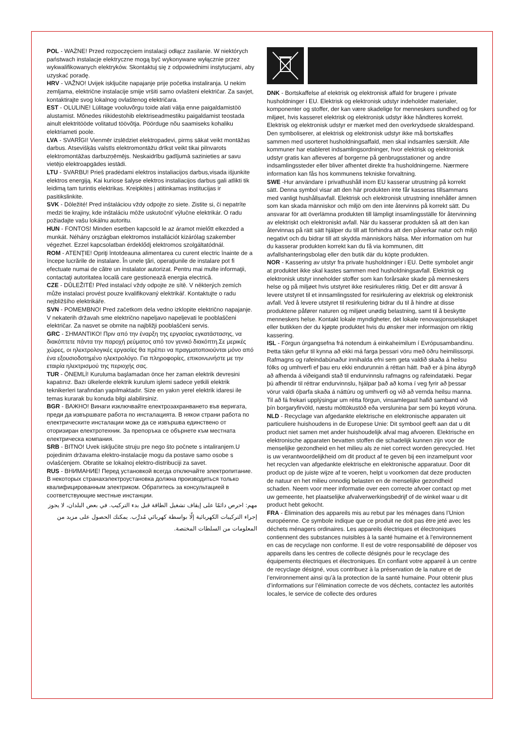POL - WAŻNE! Przed rozpoczęciem instalacji odłącz zasilanie. W niektórych państwach instalacje elektryczne mogą być wykonywane wyłącznie przez wykwalifikowanych elektryków. Skontaktuj się z odpowiednimi instytucjami, aby uzyskać poradę.
HRV - VAŽNO! Uvijek isključite napajanje prije početka instaliranja. U nekim zemljama, električne instalacije smije vršiti samo ovlašteni električar. Za savjet, kontaktirajte svog lokalnog ovlaštenog električara.
EST - OLULINE! Lülitage vooluvõrgu toide alati välja enne paigaldamistöö alustamist. Mõnedes riikidestohib elektriseadmestiku paigaldamist teostada ainult elektritööde volitatud töövõtja. Pöörduge nõu saamiseks kohaliku elektriameti poole.
LVA - SVARĪGI! Vienmēr izslēdziet elektropadevi, pirms sākat veikt montāžas darbus. Atsevišķās valstīs elektromontāžu drīkst veikt tikai pilnvarots elektromontāžas darbuzņēmējs. Neskaidrību gadījumā sazinieties ar savu vietējo elektroapgādes iestādi.
LTU - SVARBU! Prieš pradėdami elektros instaliacijos darbus,visada išjunkite elektros energiją. Kai kuriose šalyse elektros instaliacijos darbus gali atlikti tik leidimą tam turintis elektrikas. Kreipkitės į atitinkamas institucijas ir pasitikslinkite.
SVK - Dôležité! Pred inštaláciou vždy odpojte zo siete. Zistite si, či nepatríte medzi tie krajiny, kde inštaláciu môže uskutočniť výlučne elektrikár. O radu požiadajte vašu lokálnu autoritu.
HUN - FONTOS! Minden esetben kapcsold le az áramot mielőtt elkezded a munkát. Néhány országban elektromos installációt kizárólag szakember végezhet. Ezzel kapcsolatban érdeklődj elektromos szolgáltatódnál.
ROM - ATENŢIE! Opriţi întotdeauna alimentarea cu curent electric înainte de a începe lucrările de instalare. În unele ţări, operaţiunile de instalare pot fi efectuate numai de către un instalator autorizat. Pentru mai multe informaţii, contactaţi autoritatea locală care gestionează energia electrică.
CZE - DŮLEŽITÉ! Před instalací vždy odpojte ze sítě. V některých zemích může instalaci provést pouze kvalifikovaný elektrikář. Kontaktujte o radu nejbližšího elektrikáře.
SVN - POMEMBNO! Pred začetkom dela vedno izklopite električno napajanje. V nekaterih državah sme električno napeljavo napeljevati le pooblaščeni električar. Za nasvet se obrnite na najbližji pooblaščeni servis.
GRC - ΣΗΜΑΝΤΙΚΟ! Πριν από την έναρξη της εργασίας εγκατάστασης, να διακόπτετε πάντα την παροχή ρεύματος από τον γενικό διακόπτη.Σε μερικές χώρες, οι ηλεκτρολογικές εργασίες θα πρέπει να πραγματοποιούνται μόνο από ένα εξουσιοδοτημένο ηλεκτρολόγο. Για πληροφορίες, επικοινωνήστε με την εταιρία ηλεκτρισμού της περιοχής σας.
TUR - ÖNEMLİ! Kuruluma başlamadan önce her zaman elektrik devresini kapatınız. Bazı ülkelerde elektrik kurulum işlemi sadece yetkili elektrik teknikerleri tarafından yapılmaktadır. Size en yakın yerel elektrik idaresi ile temas kurarak bu konuda bilgi alabilirsiniz.
BGR - ВАЖНО! Винаги изключвайте електрозахранването във веригата, преди да извършвате работа по инсталацията. В някои страни работа по електрическите инсталации може да се извършва единствено от оторизиран електротехник. За препоръка се обърнете към местната електрическа компания.
SRB - BITNO! Uvek isključite struju pre nego što počnete s intaliranjem.U pojedinim državama elektro-instalacije mogu da postave samo osobe s ovlašćenjem. Obratite se lokalnoj elektro-distribuciji za savet.
RUS - ВНИМАНИЕ! Перед установкой всегда отключайте электропитание. В некоторых странахэлектроустановка должна производиться только квалифицированным электриком. Обратитесь за консультацией в соответствующие местные инстанции.
مهم: احرص دائمًا على إيقاف تشغيل الطاقة قبل بدء التركيب. في بعض البلدان، لا يجوز إجراء التركيبات الكهربائية إلّا بواسطة كهربائي مُدرَّب. يمكنك الحصول على مزيد من المعلومات من السلطات المختصة.
DNK - Bortskaffelse af elektrisk og elektronisk affald for brugere i private husholdninger i EU. Elektrisk og elektronisk udstyr indeholder materialer, komponenter og stoffer, der kan være skadelige for menneskers sundhed og for miljøet, hvis kasseret elektrisk og elektronisk udstyr ikke håndteres korrekt. Elektrisk og elektronisk udstyr er mærket med den overkrydsede skraldespand. Den symboliserer, at elektrisk og elektronisk udstyr ikke må bortskaffes sammen med usorteret husholdningsaffald, men skal indsamles særskilt. Alle kommuner har etableret indsamlingsordninger, hvor elektrisk og elektronisk udstyr gratis kan afleveres af borgerne på genbrugsstationer og andre indsamlingssteder eller bliver afhentet direkte fra husholdningerne. Nærmere information kan fås hos kommunens tekniske forvaltning.
SWE -Hur användare i privathushåll inom EU kasserar utrustning på korrekt sätt. Denna symbol visar att den här produkten inte får kasseras tillsammans med vanligt hushållsavfall. Elektrisk och elektronisk utrustning innehåller ämnen som kan skada människor och miljö om den inte återvinns på korrekt sätt. Du ansvarar för att överlämna produkten till lämpligt insamlingsställe för återvinning av elektriskt och elektroniskt avfall. När du kasserar produkten så att den kan återvinnas på rätt sätt hjälper du till att förhindra att den påverkar natur och miljö negativt och du bidrar till att skydda människors hälsa. Mer information om hur du kasserar produkten korrekt kan du få via kommunen, ditt avfallshanteringsbolag eller den butik där du köpte produkten.
NOR - Kassering av utstyr fra private husholdninger i EU. Dette symbolet angir at produktet ikke skal kastes sammen med husholdningsavfall. Elektrisk og elektronisk utstyr inneholder stoffer som kan forårsake skade på menneskers helse og på miljøet hvis utstyret ikke resirkuleres riktig. Det er ditt ansvar å levere utstyret til et innsamlingssted for resirkulering av elektrisk og elektronisk avfall. Ved å levere utstyret til resirkulering bidrar du til å hindre at disse produktene påfører naturen og miljøet unødig belastning, samt til å beskytte menneskers helse. Kontakt lokale myndigheter, det lokale renovasjonsselskapet eller butikken der du kjøpte produktet hvis du ønsker mer informasjon om riktig kassering.
ISL - Förgun úrgangsefna frá notendum á einkaheimilum í Evrópusambandinu. Þetta tákn gefur til kynna að ekki má farga þessari vöru með öðru heimilissorpi. Rafmagns og rafeindabúnaður innihalda efni sem geta valdið skaða á heilsu fólks og umhverfi ef þau eru ekki endurunnin á réttan hátt. Það er á þína ábyrgð að afhenda á viðeigandi stað til endurvinnslu rafmagns og rafeindatæki. Þegar þú afhendir til réttrar endurvinnslu, hjálpar það að koma í veg fyrir að þessar vörur valdi óþarfa skaða á náttúru og umhverfi og við að vernda heilsu manna. Til að fá frekari upplýsingar um rétta förgun, vinsamlegast hafið samband við þín borgaryfirvöld, næstu móttökustöð eða verslunina þar sem þú keypti vöruna.
NLD - Recyclage van afgedankte elektrische en elektronische apparaten uit particuliere huishoudens in de Europese Unie: Dit symbool geeft aan dat u dit product niet samen met ander huishoudelijk afval mag afvoeren. Elektrische en elektronische apparaten bevatten stoffen die schadelijk kunnen zijn voor de menselijke gezondheid en het milieu als ze niet correct worden gerecycled. Het is uw verantwoordelijkheid om dit product af te geven bij een inzamelpunt voor het recyclen van afgedankte elektrische en elektronische apparatuur. Door dit product op de juiste wijze af te voeren, helpt u voorkomen dat deze producten de natuur en het milieu onnodig belasten en de menselijke gezondheid schaden. Neem voor meer informatie over een correcte afvoer contact op met uw gemeente, het plaatselijke afvalverwerkingsbedrijf of de winkel waar u dit product hebt gekocht.
FRA - Élimination des appareils mis au rebut par les ménages dans l’Union européenne. Ce symbole indique que ce produit ne doit pas être jeté avec les déchets ménagers ordinaires. Les appareils électriques et électroniques contiennent des substances nuisibles à la santé humaine et à l’environnement en cas de recyclage non conforme. Il est de votre responsabilité de déposer vos appareils dans les centres de collecte désignés pour le recyclage des équipements électriques et électroniques. En confiant votre appareil à un centre de recyclage désigné, vous contribuez à la préservation de la nature et de l’environnement ainsi qu’à la protection de la santé humaine. Pour obtenir plus d’informations sur l’élimination correcte de vos déchets, contactez les autorités locales, le service de collecte des ordures